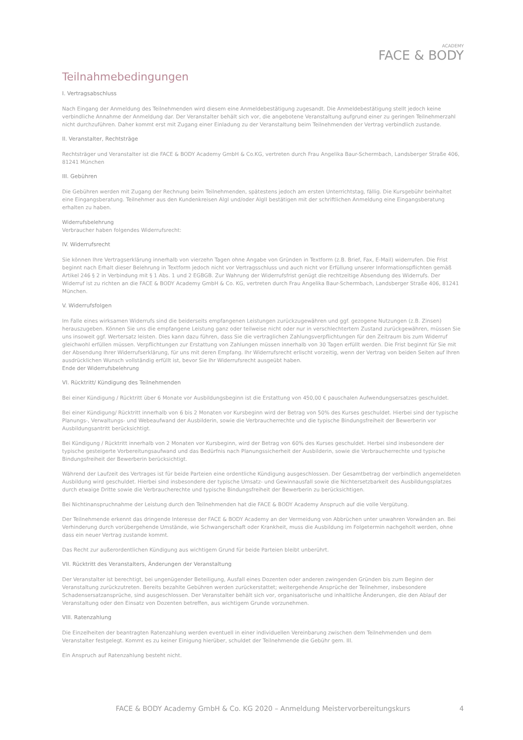ACADEMY
FACE & BODY
Teilnahmebedingungen
I. Vertragsabschluss
Nach Eingang der Anmeldung des Teilnehmenden wird diesem eine Anmeldebestätigung zugesandt. Die Anmeldebestätigung stellt jedoch keine verbindliche Annahme der Anmeldung dar. Der Veranstalter behält sich vor, die angebotene Veranstaltung aufgrund einer zu geringen Teilnehmerzahl nicht durchzuführen. Daher kommt erst mit Zugang einer Einladung zu der Veranstaltung beim Teilnehmenden der Vertrag verbindlich zustande.
II. Veranstalter, Rechtsträge
Rechtsträger und Veranstalter ist die FACE & BODY Academy GmbH & Co.KG, vertreten durch Frau Angelika Baur-Schermbach, Landsberger Straße 406, 81241 München
III. Gebühren
Die Gebühren werden mit Zugang der Rechnung beim Teilnehmenden, spätestens jedoch am ersten Unterrichtstag, fällig. Die Kursgebühr beinhaltet eine Eingangsberatung. Teilnehmer aus den Kundenkreisen AlgI und/oder AlgII bestätigen mit der schriftlichen Anmeldung eine Eingangsberatung erhalten zu haben.
Widerrufsbelehrung
Verbraucher haben folgendes Widerrufsrecht:
IV. Widerrufsrecht
Sie können Ihre Vertragserklärung innerhalb von vierzehn Tagen ohne Angabe von Gründen in Textform (z.B. Brief, Fax, E-Mail) widerrufen. Die Frist beginnt nach Erhalt dieser Belehrung in Textform jedoch nicht vor Vertragsschluss und auch nicht vor Erfüllung unserer Informationspflichten gemäß Artikel 246 § 2 in Verbindung mit § 1 Abs. 1 und 2 EGBGB. Zur Wahrung der Widerrufsfrist genügt die rechtzeitige Absendung des Widerrufs. Der Widerruf ist zu richten an die FACE & BODY Academy GmbH & Co. KG, vertreten durch Frau Angelika Baur-Schermbach, Landsberger Straße 406, 81241 München.
V. Widerrufsfolgen
Im Falle eines wirksamen Widerrufs sind die beiderseits empfangenen Leistungen zurückzugewähren und ggf. gezogene Nutzungen (z.B. Zinsen) herauszugeben. Können Sie uns die empfangene Leistung ganz oder teilweise nicht oder nur in verschlechtertem Zustand zurückgewähren, müssen Sie uns insoweit ggf. Wertersatz leisten. Dies kann dazu führen, dass Sie die vertraglichen Zahlungsverpflichtungen für den Zeitraum bis zum Widerruf gleichwohl erfüllen müssen. Verpflichtungen zur Erstattung von Zahlungen müssen innerhalb von 30 Tagen erfüllt werden. Die Frist beginnt für Sie mit der Absendung Ihrer Widerrufserklärung, für uns mit deren Empfang. Ihr Widerrufsrecht erlischt vorzeitig, wenn der Vertrag von beiden Seiten auf Ihren ausdrücklichen Wunsch vollständig erfüllt ist, bevor Sie Ihr Widerrufsrecht ausgeübt haben.
Ende der Widerrufsbelehrung
VI. Rücktritt/ Kündigung des Teilnehmenden
Bei einer Kündigung / Rücktritt über 6 Monate vor Ausbildungsbeginn ist die Erstattung von 450,00 € pauschalen Aufwendungsersatzes geschuldet.
Bei einer Kündigung/ Rücktritt innerhalb von 6 bis 2 Monaten vor Kursbeginn wird der Betrag von 50% des Kurses geschuldet. Hierbei sind der typische Planungs-, Verwaltungs- und Webeaufwand der Ausbilderin, sowie die Verbraucherrechte und die typische Bindungsfreiheit der Bewerberin vor Ausbildungsantritt berücksichtigt.
Bei Kündigung / Rücktritt innerhalb von 2 Monaten vor Kursbeginn, wird der Betrag von 60% des Kurses geschuldet. Herbei sind insbesondere der typische gesteigerte Vorbereitungsaufwand und das Bedürfnis nach Planungssicherheit der Ausbilderin, sowie die Verbraucherrechte und typische Bindungsfreiheit der Bewerberin berücksichtigt.
Während der Laufzeit des Vertrages ist für beide Parteien eine ordentliche Kündigung ausgeschlossen. Der Gesamtbetrag der verbindlich angemeldeten Ausbildung wird geschuldet. Hierbei sind insbesondere der typische Umsatz- und Gewinnausfall sowie die Nichtersetzbarkeit des Ausbildungsplatzes durch etwaige Dritte sowie die Verbraucherechte und typische Bindungsfreiheit der Bewerberin zu berücksichtigen.
Bei Nichtinanspruchnahme der Leistung durch den Teilnehmenden hat die FACE & BODY Academy Anspruch auf die volle Vergütung.
Der Teilnehmende erkennt das dringende Interesse der FACE & BODY Academy an der Vermeidung von Abbrüchen unter unwahren Vorwänden an. Bei Verhinderung durch vorübergehende Umstände, wie Schwangerschaft oder Krankheit, muss die Ausbildung im Folgetermin nachgeholt werden, ohne dass ein neuer Vertrag zustande kommt.
Das Recht zur außerordentlichen Kündigung aus wichtigem Grund für beide Parteien bleibt unberührt.
VII. Rücktritt des Veranstalters, Änderungen der Veranstaltung
Der Veranstalter ist berechtigt, bei ungenügender Beteiligung, Ausfall eines Dozenten oder anderen zwingenden Gründen bis zum Beginn der Veranstaltung zurückzutreten. Bereits bezahlte Gebühren werden zurückerstattet; weitergehende Ansprüche der Teilnehmer, insbesondere Schadensersatzansprüche, sind ausgeschlossen. Der Veranstalter behält sich vor, organisatorische und inhaltliche Änderungen, die den Ablauf der Veranstaltung oder den Einsatz von Dozenten betreffen, aus wichtigem Grunde vorzunehmen.
VIII. Ratenzahlung
Die Einzelheiten der beantragten Ratenzahlung werden eventuell in einer individuellen Vereinbarung zwischen dem Teilnehmenden und dem Veranstalter festgelegt. Kommt es zu keiner Einigung hierüber, schuldet der Teilnehmende die Gebühr gem. III.
Ein Anspruch auf Ratenzahlung besteht nicht.
4
FACE & BODY Academy GmbH & Co. KG 2020 – Anmeldung Meistervorbereitungskurs